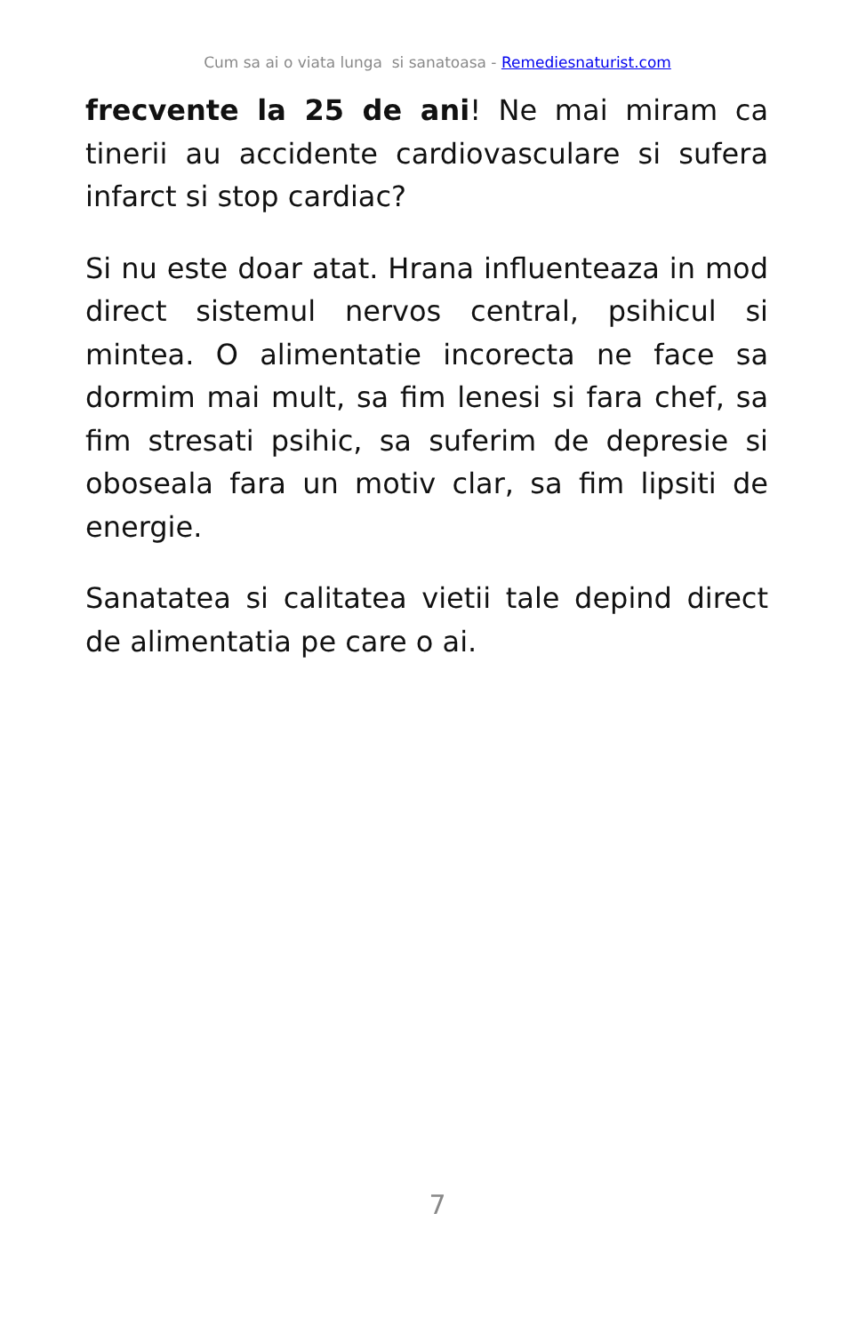Cum sa ai o viata lunga si sanatoasa - Remediesnaturist.com
frecvente la 25 de ani! Ne mai miram ca tinerii au accidente cardiovasculare si sufera infarct si stop cardiac?
Si nu este doar atat. Hrana influenteaza in mod direct sistemul nervos central, psihicul si mintea. O alimentatie incorecta ne face sa dormim mai mult, sa fim lenesi si fara chef, sa fim stresati psihic, sa suferim de depresie si oboseala fara un motiv clar, sa fim lipsiti de energie.
Sanatatea si calitatea vietii tale depind direct de alimentatia pe care o ai.
7